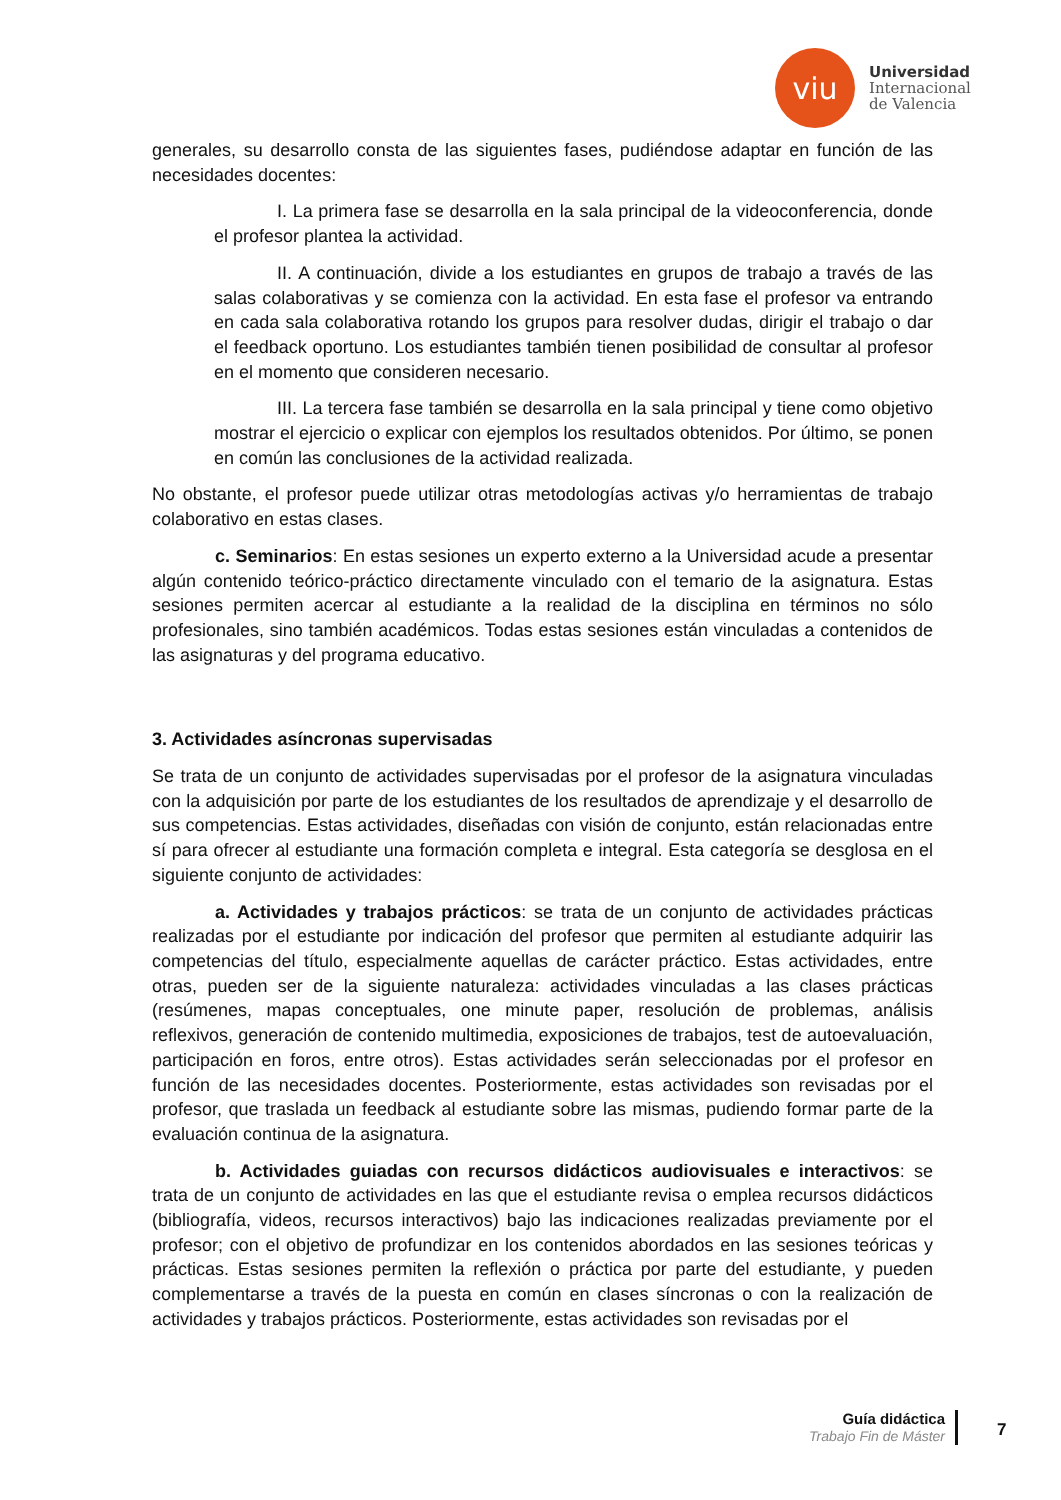viu
Universidad
Internacional
de Valencia
generales, su desarrollo consta de las siguientes fases, pudiéndose adaptar en función de las necesidades docentes:
I. La primera fase se desarrolla en la sala principal de la videoconferencia, donde el profesor plantea la actividad.
II. A continuación, divide a los estudiantes en grupos de trabajo a través de las salas colaborativas y se comienza con la actividad. En esta fase el profesor va entrando en cada sala colaborativa rotando los grupos para resolver dudas, dirigir el trabajo o dar el feedback oportuno. Los estudiantes también tienen posibilidad de consultar al profesor en el momento que consideren necesario.
III. La tercera fase también se desarrolla en la sala principal y tiene como objetivo mostrar el ejercicio o explicar con ejemplos los resultados obtenidos. Por último, se ponen en común las conclusiones de la actividad realizada.
No obstante, el profesor puede utilizar otras metodologías activas y/o herramientas de trabajo colaborativo en estas clases.
c. Seminarios: En estas sesiones un experto externo a la Universidad acude a presentar algún contenido teórico-práctico directamente vinculado con el temario de la asignatura. Estas sesiones permiten acercar al estudiante a la realidad de la disciplina en términos no sólo profesionales, sino también académicos. Todas estas sesiones están vinculadas a contenidos de las asignaturas y del programa educativo.
3. Actividades asíncronas supervisadas
Se trata de un conjunto de actividades supervisadas por el profesor de la asignatura vinculadas con la adquisición por parte de los estudiantes de los resultados de aprendizaje y el desarrollo de sus competencias. Estas actividades, diseñadas con visión de conjunto, están relacionadas entre sí para ofrecer al estudiante una formación completa e integral. Esta categoría se desglosa en el siguiente conjunto de actividades:
a. Actividades y trabajos prácticos: se trata de un conjunto de actividades prácticas realizadas por el estudiante por indicación del profesor que permiten al estudiante adquirir las competencias del título, especialmente aquellas de carácter práctico. Estas actividades, entre otras, pueden ser de la siguiente naturaleza: actividades vinculadas a las clases prácticas (resúmenes, mapas conceptuales, one minute paper, resolución de problemas, análisis reflexivos, generación de contenido multimedia, exposiciones de trabajos, test de autoevaluación, participación en foros, entre otros). Estas actividades serán seleccionadas por el profesor en función de las necesidades docentes. Posteriormente, estas actividades son revisadas por el profesor, que traslada un feedback al estudiante sobre las mismas, pudiendo formar parte de la evaluación continua de la asignatura.
b. Actividades guiadas con recursos didácticos audiovisuales e interactivos: se trata de un conjunto de actividades en las que el estudiante revisa o emplea recursos didácticos (bibliografía, videos, recursos interactivos) bajo las indicaciones realizadas previamente por el profesor; con el objetivo de profundizar en los contenidos abordados en las sesiones teóricas y prácticas. Estas sesiones permiten la reflexión o práctica por parte del estudiante, y pueden complementarse a través de la puesta en común en clases síncronas o con la realización de actividades y trabajos prácticos. Posteriormente, estas actividades son revisadas por el
Guía didáctica
Trabajo Fin de Máster
7